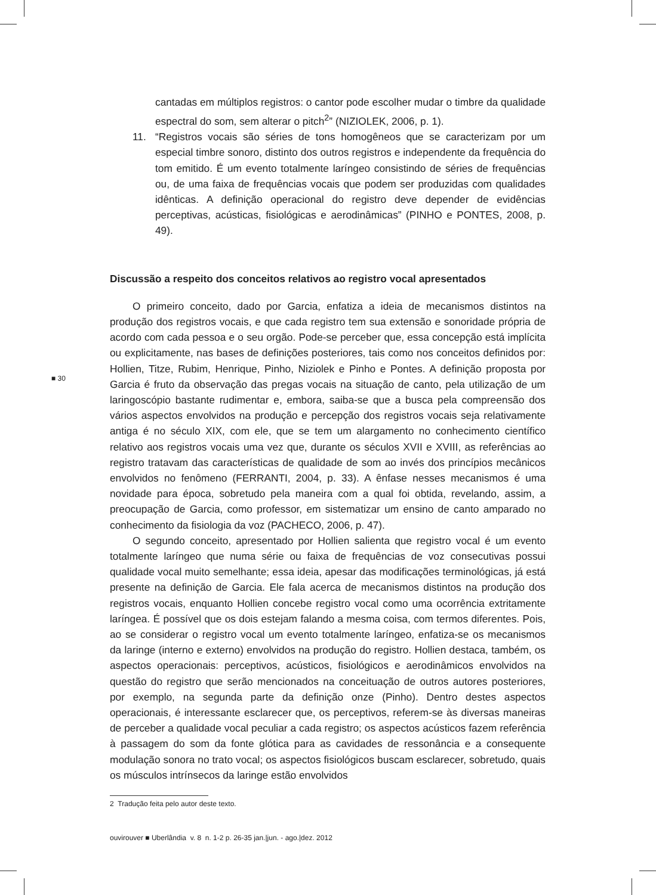cantadas em múltiplos registros: o cantor pode escolher mudar o timbre da qualidade espectral do som, sem alterar o pitch<sup>2</sup>” (NIZIOLEK, 2006, p. 1).
11. “Registros vocais são séries de tons homogêneos que se caracterizam por um especial timbre sonoro, distinto dos outros registros e independente da frequência do tom emitido. É um evento totalmente laríngeo consistindo de séries de frequências ou, de uma faixa de frequências vocais que podem ser produzidas com qualidades idênticas. A definição operacional do registro deve depender de evidências perceptivas, acústicas, fisiológicas e aerodinâmicas” (PINHO e PONTES, 2008, p. 49).
Discussão a respeito dos conceitos relativos ao registro vocal apresentados
O primeiro conceito, dado por Garcia, enfatiza a ideia de mecanismos distintos na produção dos registros vocais, e que cada registro tem sua extensão e sonoridade própria de acordo com cada pessoa e o seu orgão. Pode-se perceber que, essa concepção está implícita ou explicitamente, nas bases de definições posteriores, tais como nos conceitos definidos por: Hollien, Titze, Rubim, Henrique, Pinho, Niziolek e Pinho e Pontes. A definição proposta por Garcia é fruto da observação das pregas vocais na situação de canto, pela utilização de um laringoscópio bastante rudimentar e, embora, saiba-se que a busca pela compreensão dos vários aspectos envolvidos na produção e percepção dos registros vocais seja relativamente antiga é no século XIX, com ele, que se tem um alargamento no conhecimento científico relativo aos registros vocais uma vez que, durante os séculos XVII e XVIII, as referências ao registro tratavam das características de qualidade de som ao invés dos princípios mecânicos envolvidos no fenômeno (FERRANTI, 2004, p. 33). A ênfase nesses mecanismos é uma novidade para época, sobretudo pela maneira com a qual foi obtida, revelando, assim, a preocupação de Garcia, como professor, em sistematizar um ensino de canto amparado no conhecimento da fisiologia da voz (PACHECO, 2006, p. 47).
O segundo conceito, apresentado por Hollien salienta que registro vocal é um evento totalmente laríngeo que numa série ou faixa de frequências de voz consecutivas possui qualidade vocal muito semelhante; essa ideia, apesar das modificações terminológicas, já está presente na definição de Garcia. Ele fala acerca de mecanismos distintos na produção dos registros vocais, enquanto Hollien concebe registro vocal como uma ocorrência extritamente laríngea. É possível que os dois estejam falando a mesma coisa, com termos diferentes. Pois, ao se considerar o registro vocal um evento totalmente laríngeo, enfatiza-se os mecanismos da laringe (interno e externo) envolvidos na produção do registro. Hollien destaca, também, os aspectos operacionais: perceptivos, acústicos, fisiológicos e aerodinâmicos envolvidos na questão do registro que serão mencionados na conceituação de outros autores posteriores, por exemplo, na segunda parte da definição onze (Pinho). Dentro destes aspectos operacionais, é interessante esclarecer que, os perceptivos, referem-se às diversas maneiras de perceber a qualidade vocal peculiar a cada registro; os aspectos acústicos fazem referência à passagem do som da fonte glótica para as cavidades de ressonância e a consequente modulação sonora no trato vocal; os aspectos fisiológicos buscam esclarecer, sobretudo, quais os músculos intrínsecos da laringe estão envolvidos
■ 30
2 Tradução feita pelo autor deste texto.
ouvirouver ■ Uberlândia v. 8 n. 1-2 p. 26-35 jan.|jun. - ago.|dez. 2012